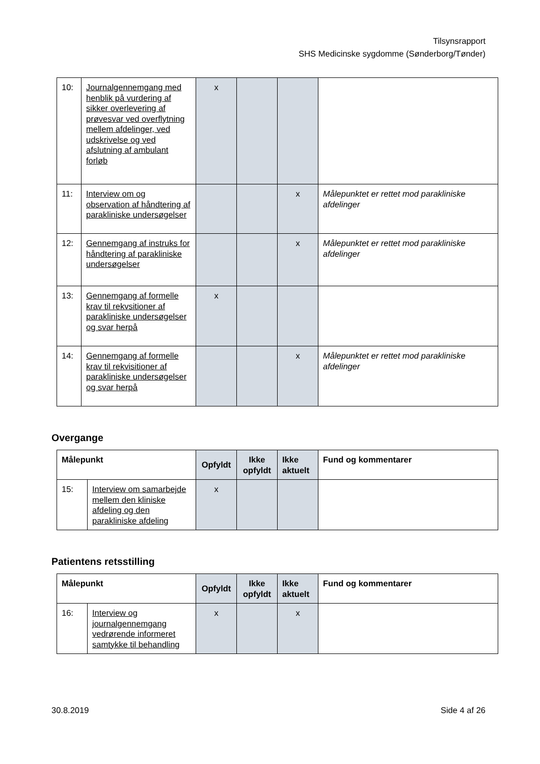Tilsynsrapport
SHS Medicinske sygdomme (Sønderborg/Tønder)
| 10: | Journalgennemgang med henblik på vurdering af sikker overlevering af prøvesvar ved overflytning mellem afdelinger, ved udskrivelse og ved afslutning af ambulant forløb | x | | | |
| 11: | Interview om og observation af håndtering af parakliniske undersøgelser | | | x | Målepunktet er rettet mod parakliniske afdelinger |
| 12: | Gennemgang af instruks for håndtering af parakliniske undersøgelser | | | x | Målepunktet er rettet mod parakliniske afdelinger |
| 13: | Gennemgang af formelle krav til rekvsitioner af parakliniske undersøgelser og svar herpå | x | | | |
| 14: | Gennemgang af formelle krav til rekvisitioner af parakliniske undersøgelser og svar herpå | | | x | Målepunktet er rettet mod parakliniske afdelinger |
Overgange
| Målepunkt | | Opfyldt | Ikke opfyldt | Ikke aktuelt | Fund og kommentarer |
| --- | --- | --- | --- | --- | --- |
| 15: | Interview om samarbejde mellem den kliniske afdeling og den parakliniske afdeling | x | | | |
Patientens retsstilling
| Målepunkt | | Opfyldt | Ikke opfyldt | Ikke aktuelt | Fund og kommentarer |
| --- | --- | --- | --- | --- | --- |
| 16: | Interview og journalgennemgang vedrørende informeret samtykke til behandling | x | | x | |
30.8.2019 Side 4 af 26